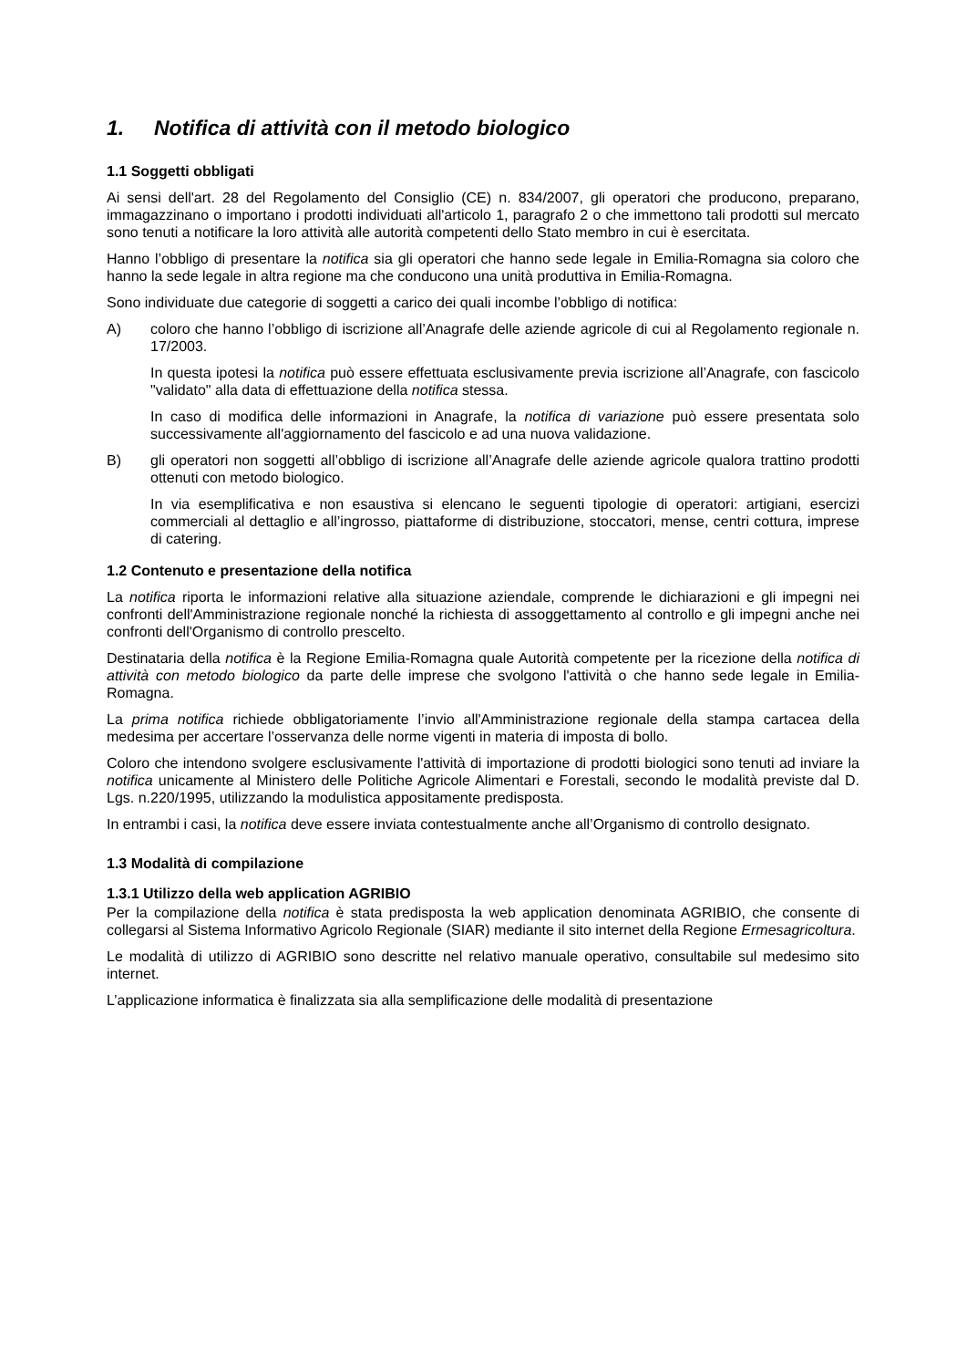1. Notifica di attività con il metodo biologico
1.1 Soggetti obbligati
Ai sensi dell'art. 28 del Regolamento del Consiglio (CE) n. 834/2007, gli operatori che producono, preparano, immagazzinano o importano i prodotti individuati all'articolo 1, paragrafo 2 o che immettono tali prodotti sul mercato sono tenuti a notificare la loro attività alle autorità competenti dello Stato membro in cui è esercitata.
Hanno l’obbligo di presentare la notifica sia gli operatori che hanno sede legale in Emilia-Romagna sia coloro che hanno la sede legale in altra regione ma che conducono una unità produttiva in Emilia-Romagna.
Sono individuate due categorie di soggetti a carico dei quali incombe l’obbligo di notifica:
A) coloro che hanno l’obbligo di iscrizione all’Anagrafe delle aziende agricole di cui al Regolamento regionale n. 17/2003.
In questa ipotesi la notifica può essere effettuata esclusivamente previa iscrizione all’Anagrafe, con fascicolo "validato" alla data di effettuazione della notifica stessa.
In caso di modifica delle informazioni in Anagrafe, la notifica di variazione può essere presentata solo successivamente all'aggiornamento del fascicolo e ad una nuova validazione.
B) gli operatori non soggetti all’obbligo di iscrizione all’Anagrafe delle aziende agricole qualora trattino prodotti ottenuti con metodo biologico.
In via esemplificativa e non esaustiva si elencano le seguenti tipologie di operatori: artigiani, esercizi commerciali al dettaglio e all’ingrosso, piattaforme di distribuzione, stoccatori, mense, centri cottura, imprese di catering.
1.2 Contenuto e presentazione della notifica
La notifica riporta le informazioni relative alla situazione aziendale, comprende le dichiarazioni e gli impegni nei confronti dell'Amministrazione regionale nonché la richiesta di assoggettamento al controllo e gli impegni anche nei confronti dell'Organismo di controllo prescelto.
Destinataria della notifica è la Regione Emilia-Romagna quale Autorità competente per la ricezione della notifica di attività con metodo biologico da parte delle imprese che svolgono l'attività o che hanno sede legale in Emilia-Romagna.
La prima notifica richiede obbligatoriamente l’invio all'Amministrazione regionale della stampa cartacea della medesima per accertare l’osservanza delle norme vigenti in materia di imposta di bollo.
Coloro che intendono svolgere esclusivamente l'attività di importazione di prodotti biologici sono tenuti ad inviare la notifica unicamente al Ministero delle Politiche Agricole Alimentari e Forestali, secondo le modalità previste dal D. Lgs. n.220/1995, utilizzando la modulistica appositamente predisposta.
In entrambi i casi, la notifica deve essere inviata contestualmente anche all’Organismo di controllo designato.
1.3 Modalità di compilazione
1.3.1 Utilizzo della web application AGRIBIO
Per la compilazione della notifica è stata predisposta la web application denominata AGRIBIO, che consente di collegarsi al Sistema Informativo Agricolo Regionale (SIAR) mediante il sito internet della Regione Ermesagricoltura.
Le modalità di utilizzo di AGRIBIO sono descritte nel relativo manuale operativo, consultabile sul medesimo sito internet.
L’applicazione informatica è finalizzata sia alla semplificazione delle modalità di presentazione